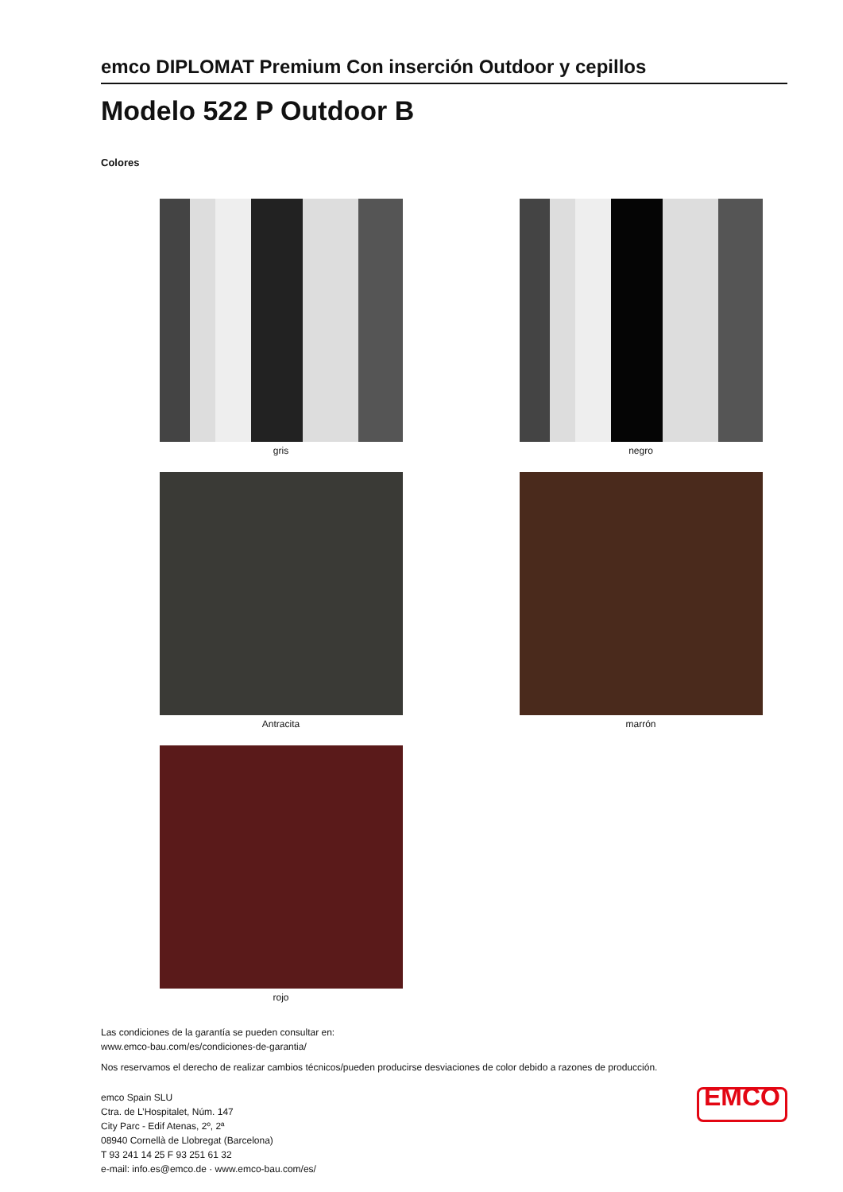emco DIPLOMAT Premium Con inserción Outdoor y cepillos
Modelo 522 P Outdoor B
Colores
gris
negro
Antracita
marrón
rojo
Las condiciones de la garantía se pueden consultar en:
www.emco-bau.com/es/condiciones-de-garantia/
Nos reservamos el derecho de realizar cambios técnicos/pueden producirse desviaciones de color debido a razones de producción.
emco Spain SLU
Ctra. de L’Hospitalet, Núm. 147
City Parc - Edif Atenas, 2º, 2ª
08940 Cornellà de Llobregat (Barcelona)
T 93 241 14 25 F 93 251 61 32
e-mail: info.es@emco.de · www.emco-bau.com/es/
EMCO